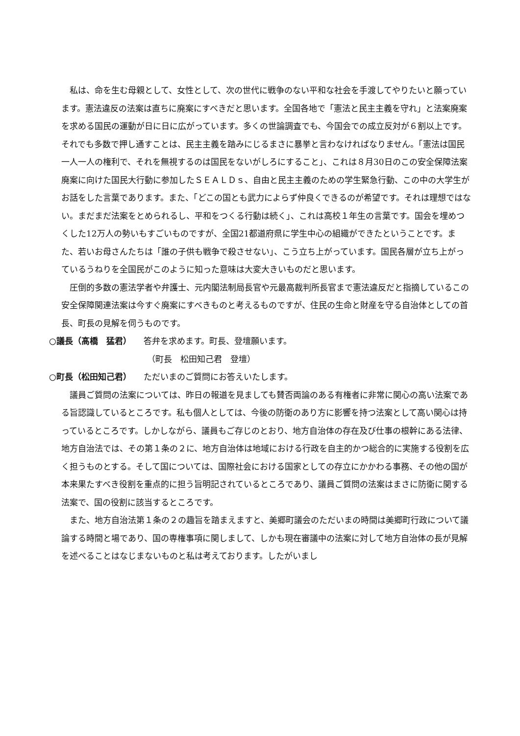私は、命を生む母親として、女性として、次の世代に戦争のない平和な社会を手渡してやりたいと願っています。憲法違反の法案は直ちに廃案にすべきだと思います。全国各地で「憲法と民主主義を守れ」と法案廃案を求める国民の運動が日に日に広がっています。多くの世論調査でも、今国会での成立反対が６割以上です。それでも多数で押し通すことは、民主主義を踏みにじるまさに暴挙と言わなければなりません。「憲法は国民一人一人の権利で、それを無視するのは国民をないがしろにすること」、これは８月30日のこの安全保障法案廃案に向けた国民大行動に参加したＳＥＡＬＤｓ、自由と民主主義のための学生緊急行動、この中の大学生がお話をした言葉であります。また、「どこの国とも武力によらず仲良くできるのが希望です。それは理想ではない。まだまだ法案をとめられるし、平和をつくる行動は続く」、これは高校１年生の言葉です。国会を埋めつくした12万人の勢いもすごいものですが、全国21都道府県に学生中心の組織ができたということです。また、若いお母さんたちは「誰の子供も戦争で殺させない」、こう立ち上がっています。国民各層が立ち上がっているうねりを全国民がこのように知った意味は大変大きいものだと思います。
圧倒的多数の憲法学者や弁護士、元内閣法制局長官や元最高裁判所長官まで憲法違反だと指摘しているこの安全保障関連法案は今すぐ廃案にすべきものと考えるものですが、住民の生命と財産を守る自治体としての首長、町長の見解を伺うものです。
○議長（髙橋　猛君） 答弁を求めます。町長、登壇願います。
（町長　松田知己君　登壇）
○町長（松田知己君） ただいまのご質問にお答えいたします。
議員ご質問の法案については、昨日の報道を見ましても賛否両論のある有権者に非常に関心の高い法案である旨認識しているところです。私も個人としては、今後の防衛のあり方に影響を持つ法案として高い関心は持っているところです。しかしながら、議員もご存じのとおり、地方自治体の存在及び仕事の根幹にある法律、地方自治法では、その第１条の２に、地方自治体は地域における行政を自主的かつ総合的に実施する役割を広く担うものとする。そして国については、国際社会における国家としての存立にかかわる事務、その他の国が本来果たすべき役割を重点的に担う旨明記されているところであり、議員ご質問の法案はまさに防衛に関する法案で、国の役割に該当するところです。
また、地方自治法第１条の２の趣旨を踏まえますと、美郷町議会のただいまの時間は美郷町行政について議論する時間と場であり、国の専権事項に関しまして、しかも現在審議中の法案に対して地方自治体の長が見解を述べることはなじまないものと私は考えております。したがいまし